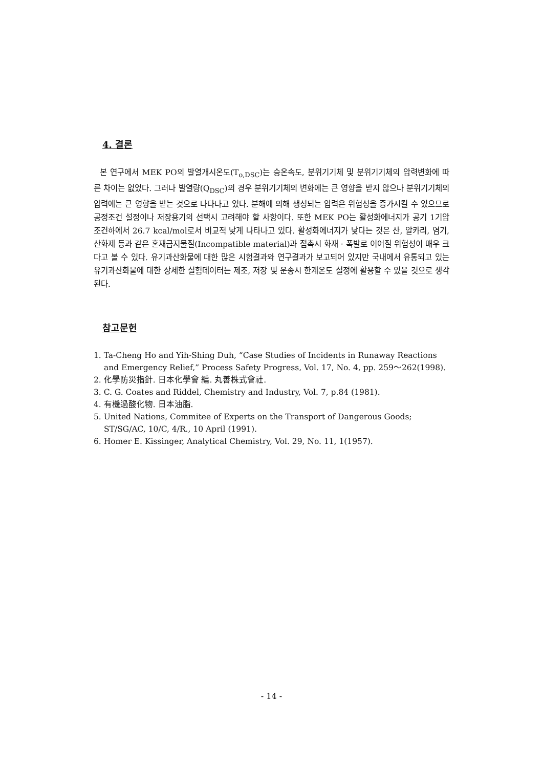4. 결론
본 연구에서 MEK PO의 발열개시온도(T<sub>o,DSC</sub>)는 승온속도, 분위기기체 및 분위기기체의 압력변화에 따른 차이는 없었다. 그러나 발열량(Q<sub>DSC</sub>)의 경우 분위기기체의 변화에는 큰 영향을 받지 않으나 분위기기체의 압력에는 큰 영향을 받는 것으로 나타나고 있다. 분해에 의해 생성되는 압력은 위험성을 증가시킬 수 있으므로 공정조건 설정이나 저장용기의 선택시 고려해야 할 사항이다. 또한 MEK PO는 활성화에너지가 공기 1기압조건하에서 26.7 kcal/mol로서 비교적 낮게 나타나고 있다. 활성화에너지가 낮다는 것은 산, 알카리, 염기, 산화제 등과 같은 혼재금지물질(Incompatible material)과 접촉시 화재 · 폭발로 이어질 위험성이 매우 크다고 볼 수 있다. 유기과산화물에 대한 많은 시험결과와 연구결과가 보고되어 있지만 국내에서 유통되고 있는 유기과산화물에 대한 상세한 실험데이터는 제조, 저장 및 운송시 한계온도 설정에 활용할 수 있을 것으로 생각된다.
참고문헌
1. Ta-Cheng Ho and Yih-Shing Duh, “Case Studies of Incidents in Runaway Reactions and Emergency Relief,” Process Safety Progress, Vol. 17, No. 4, pp. 259～262(1998).
2. 化學防災指針. 日本化學會 編. 丸善株式會社.
3. C. G. Coates and Riddel, Chemistry and Industry, Vol. 7, p.84 (1981).
4. 有機過酸化物. 日本油脂.
5. United Nations, Commitee of Experts on the Transport of Dangerous Goods; ST/SG/AC, 10/C, 4/R., 10 April (1991).
6. Homer E. Kissinger, Analytical Chemistry, Vol. 29, No. 11, 1(1957).
- 14 -